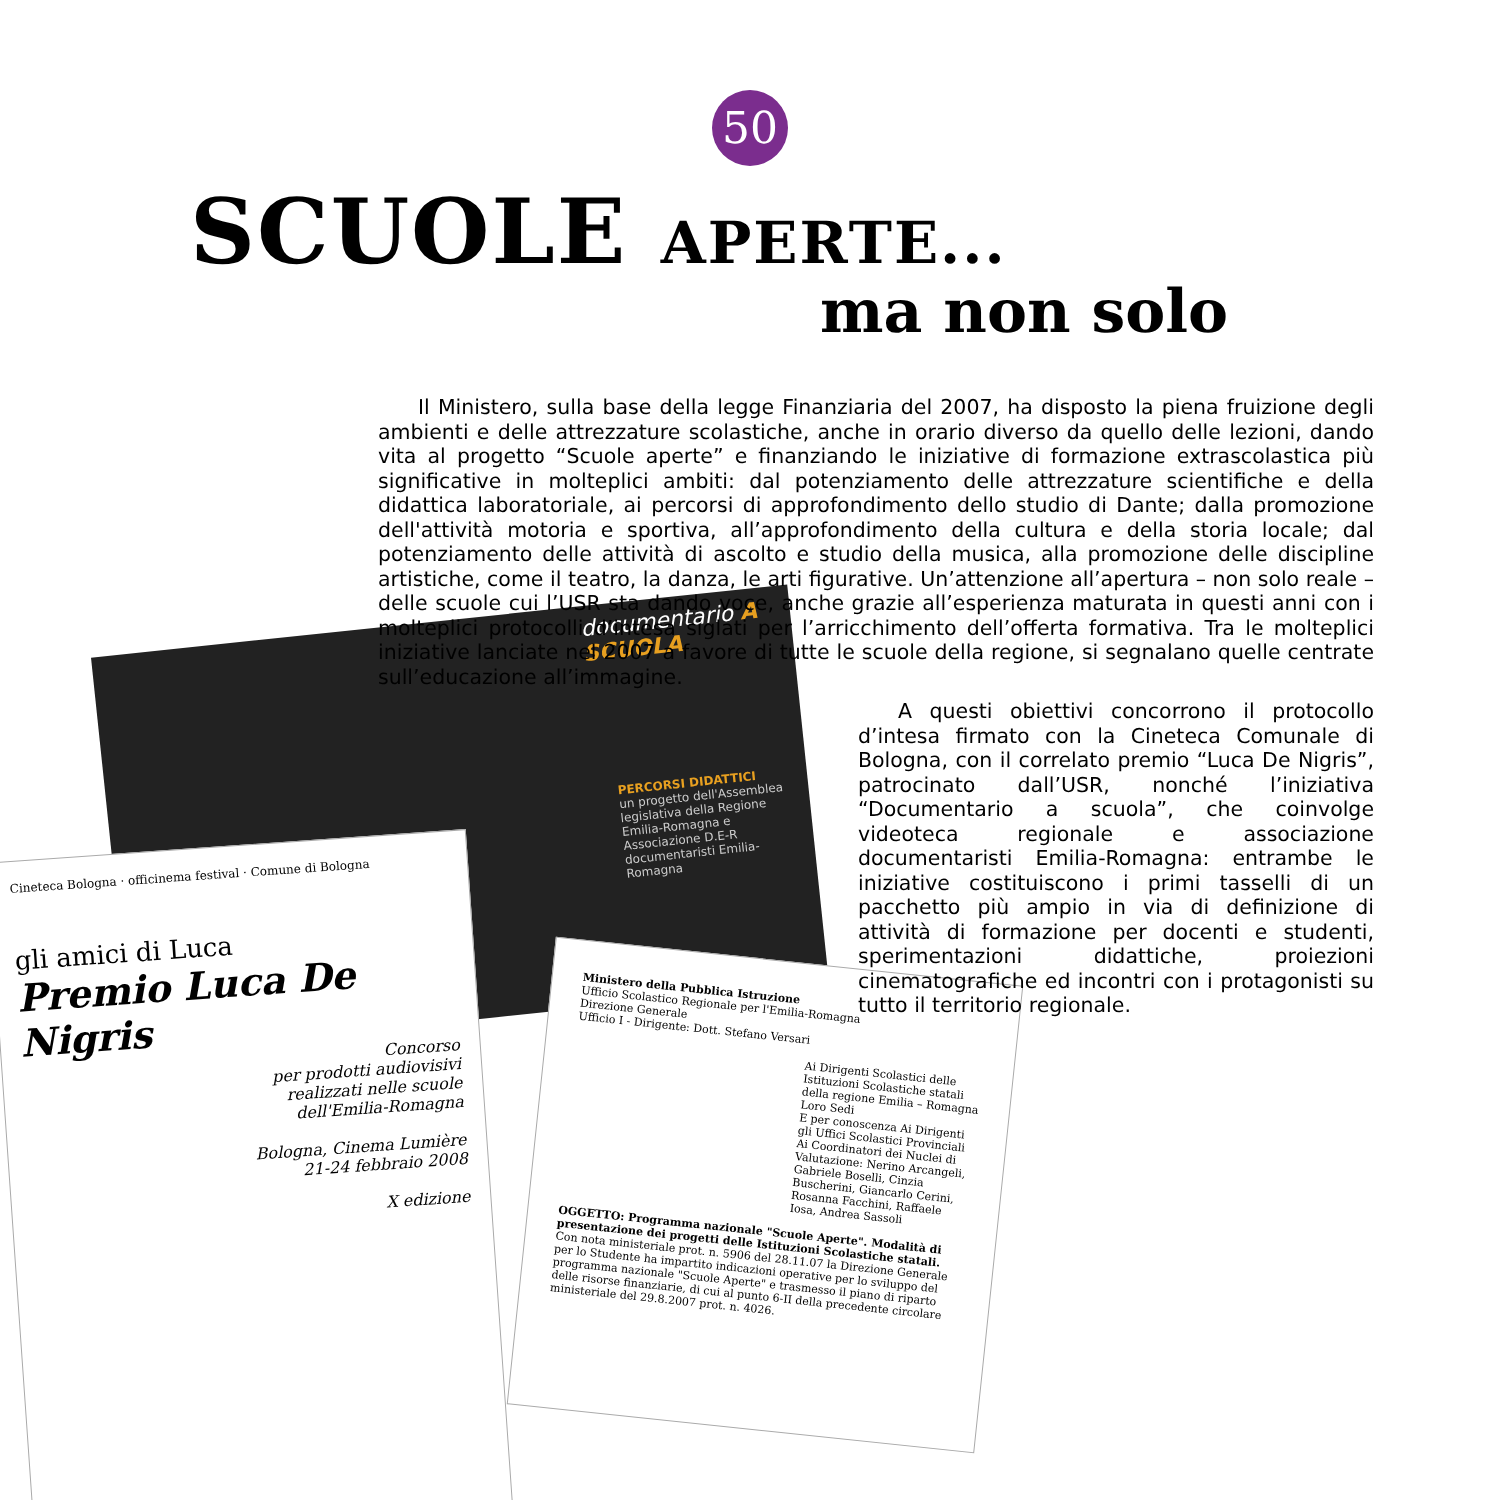50
SCUOLE APERTE...
ma non solo
documentario A SCUOLA
PERCORSI DIDATTICI
un progetto dell'Assemblea legislativa della Regione Emilia-Romagna e Associazione D.E-R documentaristi Emilia-Romagna
Cineteca Bologna · officinema festival · Comune di Bologna
gli amici di Luca
Premio Luca De Nigris
Concorso
per prodotti audiovisivi
realizzati nelle scuole
dell'Emilia-Romagna
Bologna, Cinema Lumière
21-24 febbraio 2008
X edizione
Ministero della Pubblica Istruzione
Ufficio Scolastico Regionale per l'Emilia-Romagna
Direzione Generale
Ufficio I - Dirigente: Dott. Stefano Versari
Ai Dirigenti Scolastici delle Istituzioni Scolastiche statali della regione Emilia – Romagna Loro Sedi
E per conoscenza Ai Dirigenti gli Uffici Scolastici Provinciali
Ai Coordinatori dei Nuclei di Valutazione: Nerino Arcangeli, Gabriele Boselli, Cinzia Buscherini, Giancarlo Cerini, Rosanna Facchini, Raffaele Iosa, Andrea Sassoli
OGGETTO: Programma nazionale "Scuole Aperte". Modalità di presentazione dei progetti delle Istituzioni Scolastiche statali.
Con nota ministeriale prot. n. 5906 del 28.11.07 la Direzione Generale per lo Studente ha impartito indicazioni operative per lo sviluppo del programma nazionale "Scuole Aperte" e trasmesso il piano di riparto delle risorse finanziarie, di cui al punto 6-II della precedente circolare ministeriale del 29.8.2007 prot. n. 4026.
Il Ministero, sulla base della legge Finanziaria del 2007, ha disposto la piena fruizione degli ambienti e delle attrezzature scolastiche, anche in orario diverso da quello delle lezioni, dando vita al progetto “Scuole aperte” e finanziando le iniziative di formazione extrascolastica più significative in molteplici ambiti: dal potenziamento delle attrezzature scientifiche e della didattica laboratoriale, ai percorsi di approfondimento dello studio di Dante; dalla promozione dell'attività motoria e sportiva, all’approfondimento della cultura e della storia locale; dal potenziamento delle attività di ascolto e studio della musica, alla promozione delle discipline artistiche, come il teatro, la danza, le arti figurative. Un’attenzione all’apertura – non solo reale – delle scuole cui l’USR sta dando voce, anche grazie all’esperienza maturata in questi anni con i molteplici protocolli d’intesa siglati per l’arricchimento dell’offerta formativa. Tra le molteplici iniziative lanciate nel 2007 a favore di tutte le scuole della regione, si segnalano quelle centrate sull’educazione all’immagine.
A questi obiettivi concorrono il protocollo d’intesa firmato con la Cineteca Comunale di Bologna, con il correlato premio “Luca De Nigris”, patrocinato dall’USR, nonché l’iniziativa “Documentario a scuola”, che coinvolge videoteca regionale e associazione documentaristi Emilia-Romagna: entrambe le iniziative costituiscono i primi tasselli di un pacchetto più ampio in via di definizione di attività di formazione per docenti e studenti, sperimentazioni didattiche, proiezioni cinematografiche ed incontri con i protagonisti su tutto il territorio regionale.